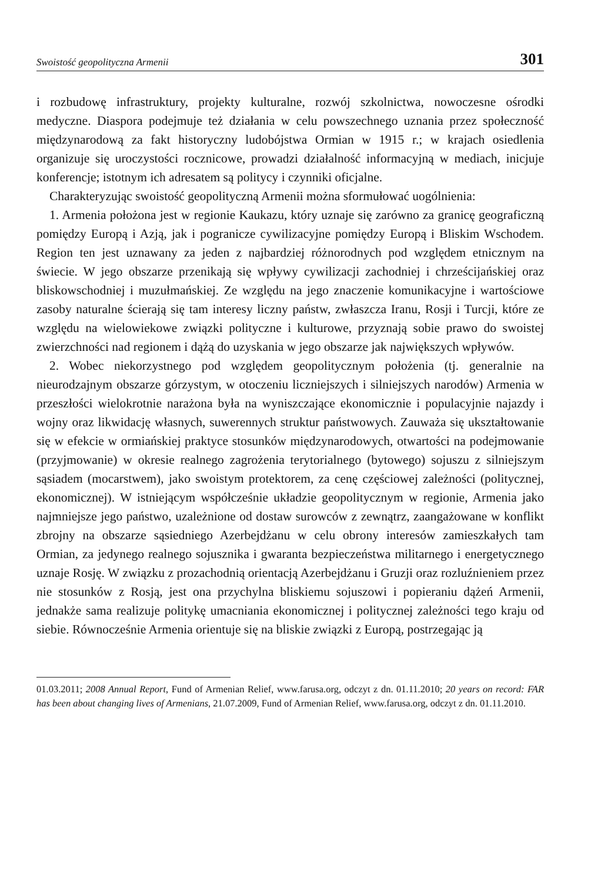Swoistość geopolityczna Armenii 301
i rozbudowę infrastruktury, projekty kulturalne, rozwój szkolnictwa, nowoczesne ośrodki medyczne. Diaspora podejmuje też działania w celu powszechnego uznania przez społeczność międzynarodową za fakt historyczny ludobójstwa Ormian w 1915 r.; w krajach osiedlenia organizuje się uroczystości rocznicowe, prowadzi działalność informacyjną w mediach, inicjuje konferencje; istotnym ich adresatem są politycy i czynniki oficjalne.
Charakteryzując swoistość geopolityczną Armenii można sformułować uogólnienia:
1. Armenia położona jest w regionie Kaukazu, który uznaje się zarówno za granicę geograficzną pomiędzy Europą i Azją, jak i pogranicze cywilizacyjne pomiędzy Europą i Bliskim Wschodem. Region ten jest uznawany za jeden z najbardziej różnorodnych pod względem etnicznym na świecie. W jego obszarze przenikają się wpływy cywilizacji zachodniej i chrześcijańskiej oraz bliskowschodniej i muzułmańskiej. Ze względu na jego znaczenie komunikacyjne i wartościowe zasoby naturalne ścierają się tam interesy liczny państw, zwłaszcza Iranu, Rosji i Turcji, które ze względu na wielowiekowe związki polityczne i kulturowe, przyznają sobie prawo do swoistej zwierzchności nad regionem i dążą do uzyskania w jego obszarze jak największych wpływów.
2. Wobec niekorzystnego pod względem geopolitycznym położenia (tj. generalnie na nieurodzajnym obszarze górzystym, w otoczeniu liczniejszych i silniejszych narodów) Armenia w przeszłości wielokrotnie narażona była na wyniszczające ekonomicznie i populacyjnie najazdy i wojny oraz likwidację własnych, suwerennych struktur państwowych. Zauważa się ukształtowanie się w efekcie w ormiańskiej praktyce stosunków międzynarodowych, otwartości na podejmowanie (przyjmowanie) w okresie realnego zagrożenia terytorialnego (bytowego) sojuszu z silniejszym sąsiadem (mocarstwem), jako swoistym protektorem, za cenę częściowej zależności (politycznej, ekonomicznej). W istniejącym współcześnie układzie geopolitycznym w regionie, Armenia jako najmniejsze jego państwo, uzależnione od dostaw surowców z zewnątrz, zaangażowane w konflikt zbrojny na obszarze sąsiedniego Azerbejdżanu w celu obrony interesów zamieszkałych tam Ormian, za jedynego realnego sojusznika i gwaranta bezpieczeństwa militarnego i energetycznego uznaje Rosję. W związku z prozachodnią orientacją Azerbejdżanu i Gruzji oraz rozluźnieniem przez nie stosunków z Rosją, jest ona przychylna bliskiemu sojuszowi i popieraniu dążeń Armenii, jednakże sama realizuje politykę umacniania ekonomicznej i politycznej zależności tego kraju od siebie. Równocześnie Armenia orientuje się na bliskie związki z Europą, postrzegając ją
01.03.2011; 2008 Annual Report, Fund of Armenian Relief, www.farusa.org, odczyt z dn. 01.11.2010; 20 years on record: FAR has been about changing lives of Armenians, 21.07.2009, Fund of Armenian Relief, www.farusa.org, odczyt z dn. 01.11.2010.